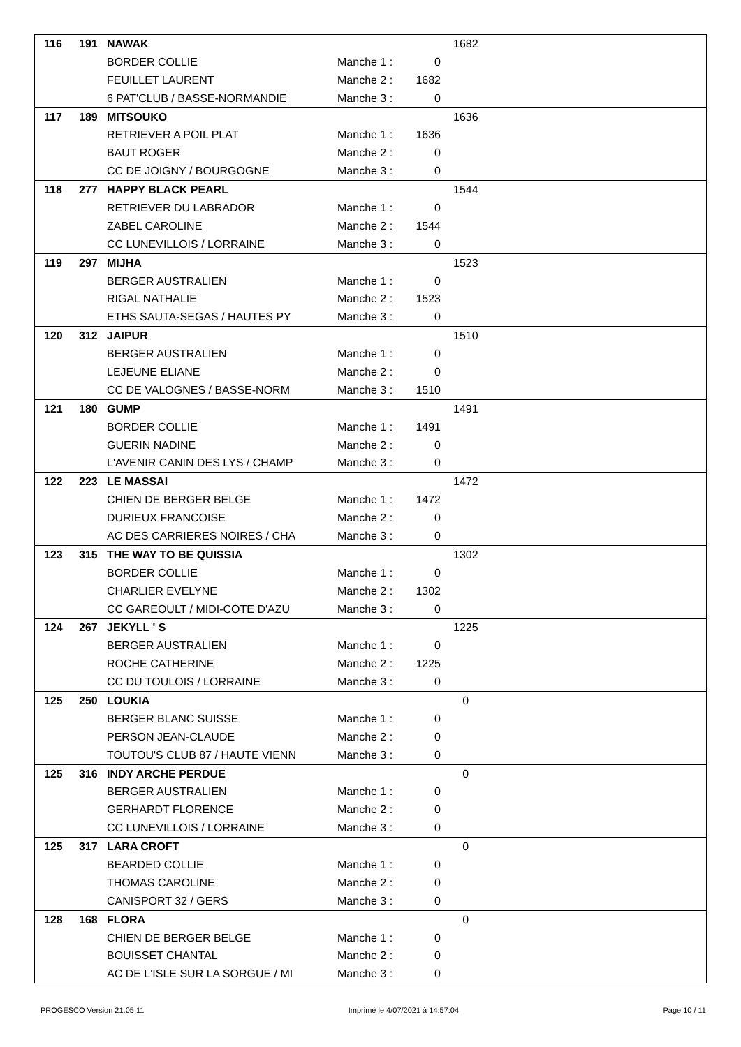| 116 | 191 | NAWAK | | | 1682 |
| | | BORDER COLLIE | Manche 1 : | 0 | |
| | | FEUILLET LAURENT | Manche 2 : | 1682 | |
| | | 6 PAT'CLUB / BASSE-NORMANDIE | Manche 3 : | 0 | |
| 117 | 189 | MITSOUKO | | | 1636 |
| | | RETRIEVER A POIL PLAT | Manche 1 : | 1636 | |
| | | BAUT ROGER | Manche 2 : | 0 | |
| | | CC DE JOIGNY / BOURGOGNE | Manche 3 : | 0 | |
| 118 | 277 | HAPPY BLACK PEARL | | | 1544 |
| | | RETRIEVER DU LABRADOR | Manche 1 : | 0 | |
| | | ZABEL CAROLINE | Manche 2 : | 1544 | |
| | | CC LUNEVILLOIS / LORRAINE | Manche 3 : | 0 | |
| 119 | 297 | MIJHA | | | 1523 |
| | | BERGER AUSTRALIEN | Manche 1 : | 0 | |
| | | RIGAL NATHALIE | Manche 2 : | 1523 | |
| | | ETHS SAUTA-SEGAS / HAUTES PY | Manche 3 : | 0 | |
| 120 | 312 | JAIPUR | | | 1510 |
| | | BERGER AUSTRALIEN | Manche 1 : | 0 | |
| | | LEJEUNE ELIANE | Manche 2 : | 0 | |
| | | CC DE VALOGNES / BASSE-NORM | Manche 3 : | 1510 | |
| 121 | 180 | GUMP | | | 1491 |
| | | BORDER COLLIE | Manche 1 : | 1491 | |
| | | GUERIN NADINE | Manche 2 : | 0 | |
| | | L'AVENIR CANIN DES LYS / CHAMP | Manche 3 : | 0 | |
| 122 | 223 | LE MASSAI | | | 1472 |
| | | CHIEN DE BERGER BELGE | Manche 1 : | 1472 | |
| | | DURIEUX FRANCOISE | Manche 2 : | 0 | |
| | | AC DES CARRIERES NOIRES / CHA | Manche 3 : | 0 | |
| 123 | 315 | THE WAY TO BE QUISSIA | | | 1302 |
| | | BORDER COLLIE | Manche 1 : | 0 | |
| | | CHARLIER EVELYNE | Manche 2 : | 1302 | |
| | | CC GAREOULT / MIDI-COTE D'AZU | Manche 3 : | 0 | |
| 124 | 267 | JEKYLL ' S | | | 1225 |
| | | BERGER AUSTRALIEN | Manche 1 : | 0 | |
| | | ROCHE CATHERINE | Manche 2 : | 1225 | |
| | | CC DU TOULOIS / LORRAINE | Manche 3 : | 0 | |
| 125 | 250 | LOUKIA | | | 0 |
| | | BERGER BLANC SUISSE | Manche 1 : | 0 | |
| | | PERSON JEAN-CLAUDE | Manche 2 : | 0 | |
| | | TOUTOU'S CLUB 87 / HAUTE VIENN | Manche 3 : | 0 | |
| 125 | 316 | INDY ARCHE PERDUE | | | 0 |
| | | BERGER AUSTRALIEN | Manche 1 : | 0 | |
| | | GERHARDT FLORENCE | Manche 2 : | 0 | |
| | | CC LUNEVILLOIS / LORRAINE | Manche 3 : | 0 | |
| 125 | 317 | LARA CROFT | | | 0 |
| | | BEARDED COLLIE | Manche 1 : | 0 | |
| | | THOMAS CAROLINE | Manche 2 : | 0 | |
| | | CANISPORT 32 / GERS | Manche 3 : | 0 | |
| 128 | 168 | FLORA | | | 0 |
| | | CHIEN DE BERGER BELGE | Manche 1 : | 0 | |
| | | BOUISSET CHANTAL | Manche 2 : | 0 | |
| | | AC DE L'ISLE SUR LA SORGUE / MI | Manche 3 : | 0 | |
PROGESCO Version 21.05.11 Imprimé le 4/07/2021 à 14:57:04 Page 10 / 11